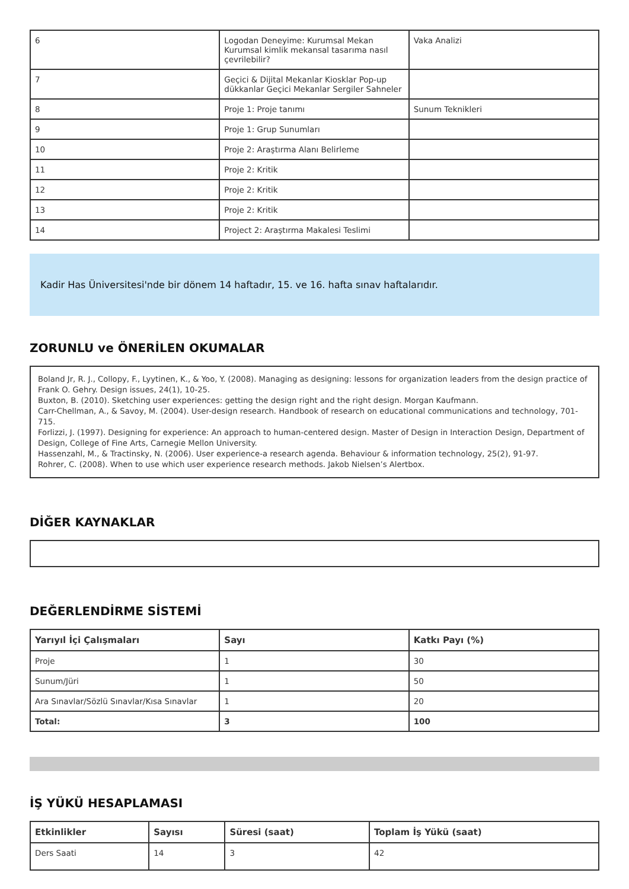| 6 | Logodan Deneyime: Kurumsal Mekan Kurumsal kimlik mekansal tasarıma nasıl çevrilebilir? | Vaka Analizi |
| 7 | Geçici & Dijital Mekanlar Kiosklar Pop-up dükkanlar Geçici Mekanlar Sergiler Sahneler | |
| 8 | Proje 1: Proje tanımı | Sunum Teknikleri |
| 9 | Proje 1: Grup Sunumları | |
| 10 | Proje 2: Araştırma Alanı Belirleme | |
| 11 | Proje 2: Kritik | |
| 12 | Proje 2: Kritik | |
| 13 | Proje 2: Kritik | |
| 14 | Project 2: Araştırma Makalesi Teslimi | |
Kadir Has Üniversitesi'nde bir dönem 14 haftadır, 15. ve 16. hafta sınav haftalarıdır.
ZORUNLU ve ÖNERİLEN OKUMALAR
Boland Jr, R. J., Collopy, F., Lyytinen, K., & Yoo, Y. (2008). Managing as designing: lessons for organization leaders from the design practice of Frank O. Gehry. Design issues, 24(1), 10-25.
Buxton, B. (2010). Sketching user experiences: getting the design right and the right design. Morgan Kaufmann.
Carr-Chellman, A., & Savoy, M. (2004). User-design research. Handbook of research on educational communications and technology, 701-715.
Forlizzi, J. (1997). Designing for experience: An approach to human-centered design. Master of Design in Interaction Design, Department of Design, College of Fine Arts, Carnegie Mellon University.
Hassenzahl, M., & Tractinsky, N. (2006). User experience-a research agenda. Behaviour & information technology, 25(2), 91-97.
Rohrer, C. (2008). When to use which user experience research methods. Jakob Nielsen’s Alertbox.
DİĞER KAYNAKLAR
DEĞERLENDİRME SİSTEMİ
| Yarıyıl İçi Çalışmaları | Sayı | Katkı Payı (%) |
| --- | --- | --- |
| Proje | 1 | 30 |
| Sunum/Jüri | 1 | 50 |
| Ara Sınavlar/Sözlü Sınavlar/Kısa Sınavlar | 1 | 20 |
| Total: | 3 | 100 |
İŞ YÜKÜ HESAPLAMASI
| Etkinlikler | Sayısı | Süresi (saat) | Toplam İş Yükü (saat) |
| --- | --- | --- | --- |
| Ders Saati | 14 | 3 | 42 |